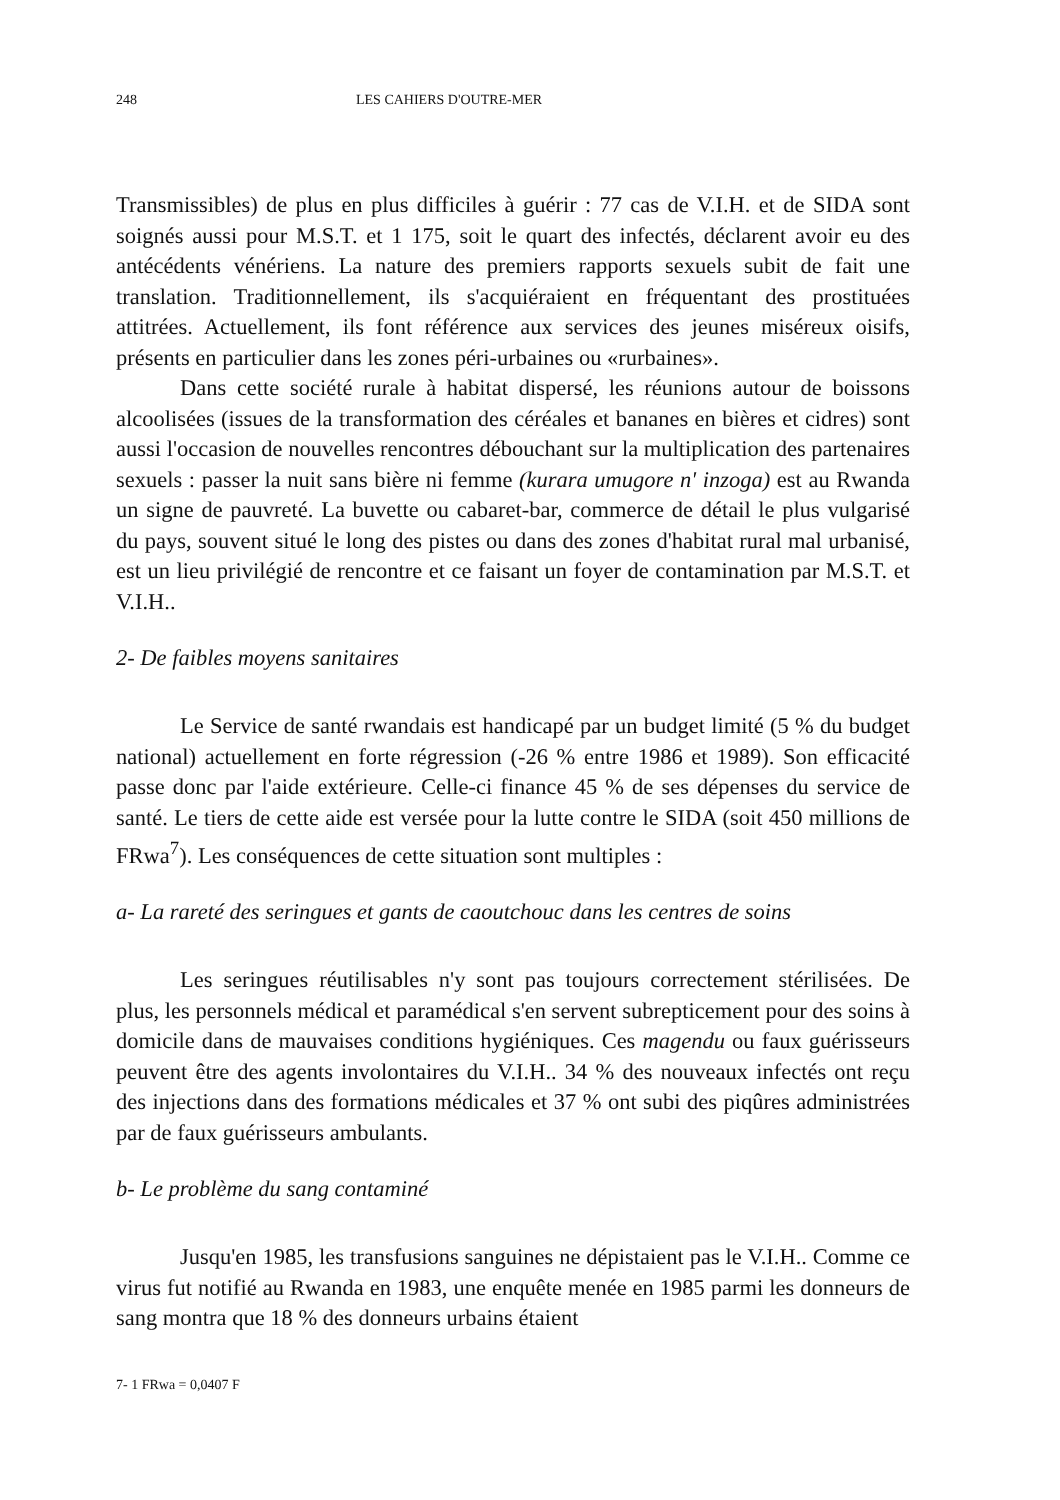248 LES CAHIERS D'OUTRE-MER
Transmissibles) de plus en plus difficiles à guérir : 77 cas de V.I.H. et de SIDA sont soignés aussi pour M.S.T. et 1 175, soit le quart des infectés, déclarent avoir eu des antécédents vénériens. La nature des premiers rapports sexuels subit de fait une translation. Traditionnellement, ils s'acquiéraient en fréquentant des prostituées attitrées. Actuellement, ils font référence aux services des jeunes miséreux oisifs, présents en particulier dans les zones péri-urbaines ou «rurbaines».
Dans cette société rurale à habitat dispersé, les réunions autour de boissons alcoolisées (issues de la transformation des céréales et bananes en bières et cidres) sont aussi l'occasion de nouvelles rencontres débouchant sur la multiplication des partenaires sexuels : passer la nuit sans bière ni femme (kurara umugore n' inzoga) est au Rwanda un signe de pauvreté. La buvette ou cabaret-bar, commerce de détail le plus vulgarisé du pays, souvent situé le long des pistes ou dans des zones d'habitat rural mal urbanisé, est un lieu privilégié de rencontre et ce faisant un foyer de contamination par M.S.T. et V.I.H..
2- De faibles moyens sanitaires
Le Service de santé rwandais est handicapé par un budget limité (5 % du budget national) actuellement en forte régression (-26 % entre 1986 et 1989). Son efficacité passe donc par l'aide extérieure. Celle-ci finance 45 % de ses dépenses du service de santé. Le tiers de cette aide est versée pour la lutte contre le SIDA (soit 450 millions de FRwa<sup>7</sup>). Les conséquences de cette situation sont multiples :
a- La rareté des seringues et gants de caoutchouc dans les centres de soins
Les seringues réutilisables n'y sont pas toujours correctement stérilisées. De plus, les personnels médical et paramédical s'en servent subrepticement pour des soins à domicile dans de mauvaises conditions hygiéniques. Ces magendu ou faux guérisseurs peuvent être des agents involontaires du V.I.H.. 34 % des nouveaux infectés ont reçu des injections dans des formations médicales et 37 % ont subi des piqûres administrées par de faux guérisseurs ambulants.
b- Le problème du sang contaminé
Jusqu'en 1985, les transfusions sanguines ne dépistaient pas le V.I.H.. Comme ce virus fut notifié au Rwanda en 1983, une enquête menée en 1985 parmi les donneurs de sang montra que 18 % des donneurs urbains étaient
7- 1 FRwa = 0,0407 F